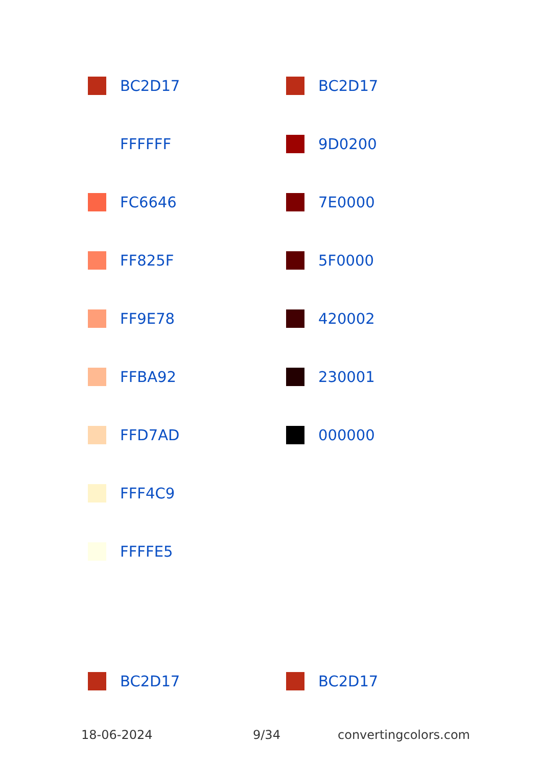BC2D17 BC2D17
FFFFFF 9D0200
FC6646 7E0000
FF825F 5F0000
FF9E78 420002
FFBA92 230001
FFD7AD 000000
FFF4C9
FFFFE5
BC2D17 BC2D17
18-06-2024 9/34 convertingcolors.com